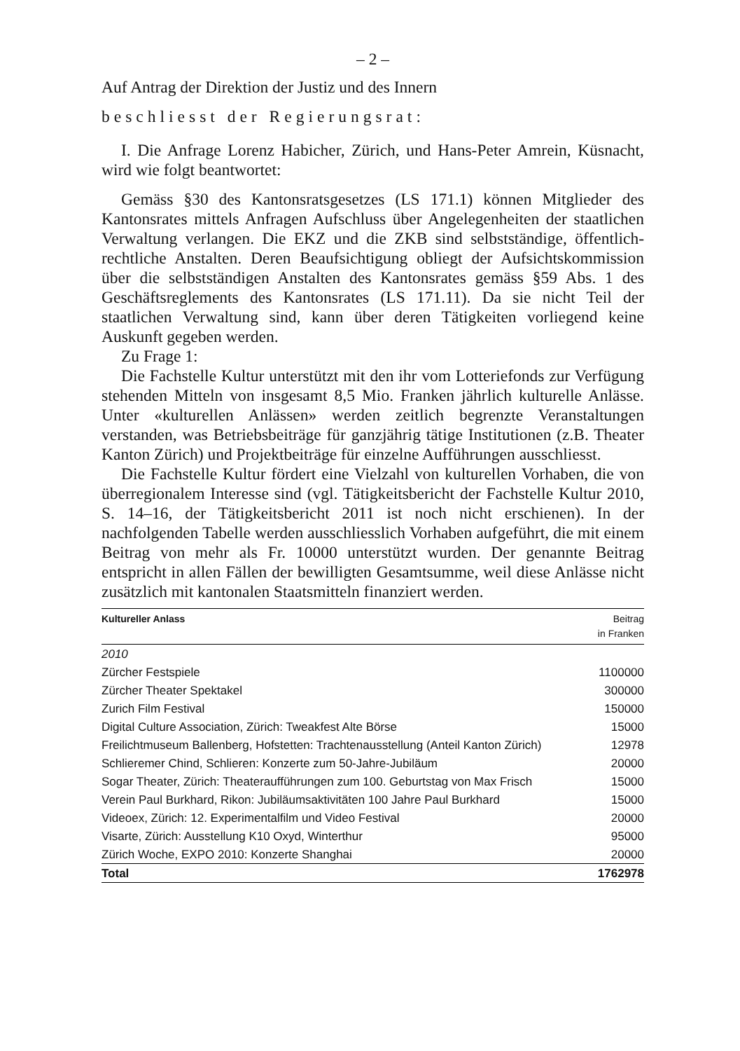– 2 –
Auf Antrag der Direktion der Justiz und des Innern
beschliesst der Regierungsrat:
I. Die Anfrage Lorenz Habicher, Zürich, und Hans-Peter Amrein, Küsnacht, wird wie folgt beantwortet:
Gemäss §30 des Kantonsratsgesetzes (LS 171.1) können Mitglieder des Kantonsrates mittels Anfragen Aufschluss über Angelegenheiten der staatlichen Verwaltung verlangen. Die EKZ und die ZKB sind selbstständige, öffentlich-rechtliche Anstalten. Deren Beaufsichtigung obliegt der Aufsichtskommission über die selbstständigen Anstalten des Kantonsrates gemäss §59 Abs. 1 des Geschäftsreglements des Kantonsrates (LS 171.11). Da sie nicht Teil der staatlichen Verwaltung sind, kann über deren Tätigkeiten vorliegend keine Auskunft gegeben werden.
Zu Frage 1:
Die Fachstelle Kultur unterstützt mit den ihr vom Lotteriefonds zur Verfügung stehenden Mitteln von insgesamt 8,5 Mio. Franken jährlich kulturelle Anlässe. Unter «kulturellen Anlässen» werden zeitlich begrenzte Veranstaltungen verstanden, was Betriebsbeiträge für ganzjährig tätige Institutionen (z.B. Theater Kanton Zürich) und Projektbeiträge für einzelne Aufführungen ausschliesst.
Die Fachstelle Kultur fördert eine Vielzahl von kulturellen Vorhaben, die von überregionalem Interesse sind (vgl. Tätigkeitsbericht der Fachstelle Kultur 2010, S. 14–16, der Tätigkeitsbericht 2011 ist noch nicht erschienen). In der nachfolgenden Tabelle werden ausschliesslich Vorhaben aufgeführt, die mit einem Beitrag von mehr als Fr. 10000 unterstützt wurden. Der genannte Beitrag entspricht in allen Fällen der bewilligten Gesamtsumme, weil diese Anlässe nicht zusätzlich mit kantonalen Staatsmitteln finanziert werden.
| Kultureller Anlass | Beitrag in Franken |
| --- | --- |
| 2010 | |
| Zürcher Festspiele | 1100000 |
| Zürcher Theater Spektakel | 300000 |
| Zurich Film Festival | 150000 |
| Digital Culture Association, Zürich: Tweakfest Alte Börse | 15000 |
| Freilichtmuseum Ballenberg, Hofstetten: Trachtenausstellung (Anteil Kanton Zürich) | 12978 |
| Schlieremer Chind, Schlieren: Konzerte zum 50-Jahre-Jubiläum | 20000 |
| Sogar Theater, Zürich: Theateraufführungen zum 100. Geburtstag von Max Frisch | 15000 |
| Verein Paul Burkhard, Rikon: Jubiläumsaktivitäten 100 Jahre Paul Burkhard | 15000 |
| Videoex, Zürich: 12. Experimentalfilm und Video Festival | 20000 |
| Visarte, Zürich: Ausstellung K10 Oxyd, Winterthur | 95000 |
| Zürich Woche, EXPO 2010: Konzerte Shanghai | 20000 |
| Total | 1762978 |